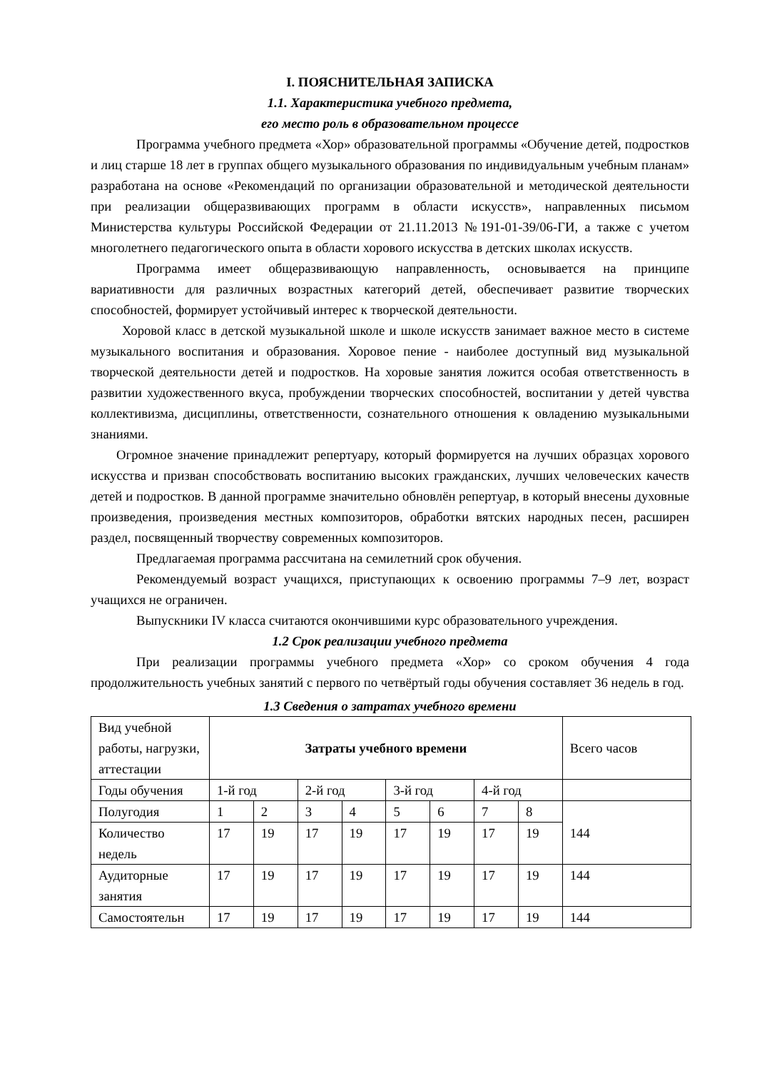I. ПОЯСНИТЕЛЬНАЯ ЗАПИСКА
1.1. Характеристика учебного предмета,
его место роль в образовательном процессе
Программа учебного предмета «Хор» образовательной программы «Обучение детей, подростков и лиц старше 18 лет в группах общего музыкального образования по индивидуальным учебным планам» разработана на основе «Рекомендаций по организации образовательной и методической деятельности при реализации общеразвивающих программ в области искусств», направленных письмом Министерства культуры Российской Федерации от 21.11.2013 №191-01-39/06-ГИ, а также с учетом многолетнего педагогического опыта в области хорового искусства в детских школах искусств.
Программа имеет общеразвивающую направленность, основывается на принципе вариативности для различных возрастных категорий детей, обеспечивает развитие творческих способностей, формирует устойчивый интерес к творческой деятельности.
Хоровой класс в детской музыкальной школе и школе искусств занимает важное место в системе музыкального воспитания и образования. Хоровое пение - наиболее доступный вид музыкальной творческой деятельности детей и подростков. На хоровые занятия ложится особая ответственность в развитии художественного вкуса, пробуждении творческих способностей, воспитании у детей чувства коллективизма, дисциплины, ответственности, сознательного отношения к овладению музыкальными знаниями.
Огромное значение принадлежит репертуару, который формируется на лучших образцах хорового искусства и призван способствовать воспитанию высоких гражданских, лучших человеческих качеств детей и подростков. В данной программе значительно обновлён репертуар, в который внесены духовные произведения, произведения местных композиторов, обработки вятских народных песен, расширен раздел, посвященный творчеству современных композиторов.
Предлагаемая программа рассчитана на семилетний срок обучения.
Рекомендуемый возраст учащихся, приступающих к освоению программы 7–9 лет, возраст учащихся не ограничен.
Выпускники IV класса считаются окончившими курс образовательного учреждения.
1.2 Срок реализации учебного предмета
При реализации программы учебного предмета «Хор» со сроком обучения 4 года продолжительность учебных занятий с первого по четвёртый годы обучения составляет 36 недель в год.
1.3 Сведения о затратах учебного времени
| Вид учебной работы, нагрузки, аттестации | Затраты учебного времени | | | | | | | | Всего часов |
| Годы обучения | 1-й год | | 2-й год | | 3-й год | | 4-й год | | |
| Полугодия | 1 | 2 | 3 | 4 | 5 | 6 | 7 | 8 | 144 |
| Количество недель | 17 | 19 | 17 | 19 | 17 | 19 | 17 | 19 | |
| Аудиторные занятия | 17 | 19 | 17 | 19 | 17 | 19 | 17 | 19 | 144 |
| Самостоятельн | 17 | 19 | 17 | 19 | 17 | 19 | 17 | 19 | 144 |